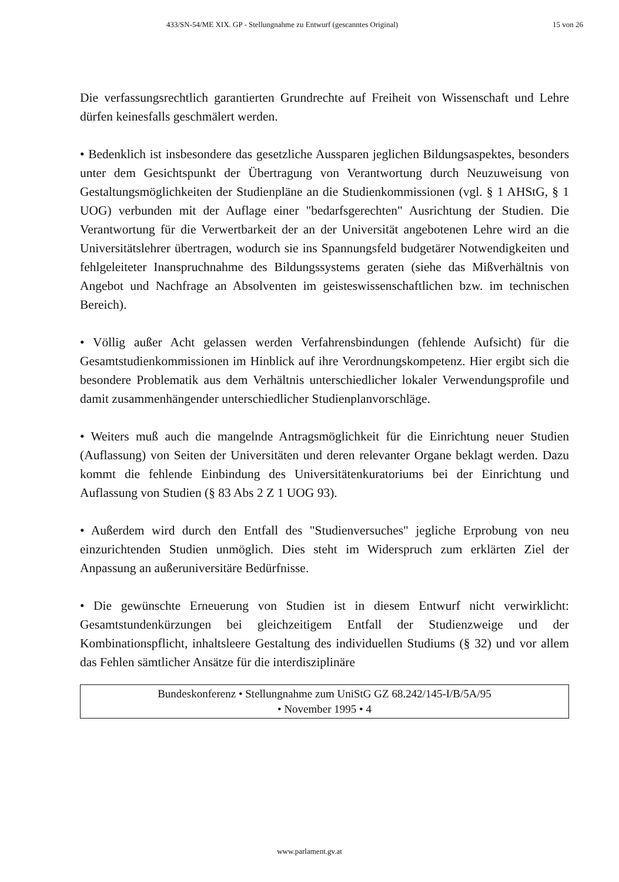433/SN-54/ME XIX. GP - Stellungnahme zu Entwurf (gescanntes Original) 15 von 26
Die verfassungsrechtlich garantierten Grundrechte auf Freiheit von Wissenschaft und Lehre dürfen keinesfalls geschmälert werden.
• Bedenklich ist insbesondere das gesetzliche Aussparen jeglichen Bildungsaspektes, besonders unter dem Gesichtspunkt der Übertragung von Verantwortung durch Neuzuweisung von Gestaltungsmöglichkeiten der Studienpläne an die Studienkommissionen (vgl. § 1 AHStG, § 1 UOG) verbunden mit der Auflage einer "bedarfsgerechten" Ausrichtung der Studien. Die Verantwortung für die Verwertbarkeit der an der Universität angebotenen Lehre wird an die Universitätslehrer übertragen, wodurch sie ins Spannungsfeld budgetärer Notwendigkeiten und fehlgeleiteter Inanspruchnahme des Bildungssystems geraten (siehe das Mißverhältnis von Angebot und Nachfrage an Absolventen im geisteswissenschaftlichen bzw. im technischen Bereich).
• Völlig außer Acht gelassen werden Verfahrensbindungen (fehlende Aufsicht) für die Gesamtstudienkommissionen im Hinblick auf ihre Verordnungskompetenz. Hier ergibt sich die besondere Problematik aus dem Verhältnis unterschiedlicher lokaler Verwendungsprofile und damit zusammenhängender unterschiedlicher Studienplanvorschläge.
• Weiters muß auch die mangelnde Antragsmöglichkeit für die Einrichtung neuer Studien (Auflassung) von Seiten der Universitäten und deren relevanter Organe beklagt werden. Dazu kommt die fehlende Einbindung des Universitätenkuratoriums bei der Einrichtung und Auflassung von Studien (§ 83 Abs 2 Z 1 UOG 93).
• Außerdem wird durch den Entfall des "Studienversuches" jegliche Erprobung von neu einzurichtenden Studien unmöglich. Dies steht im Widerspruch zum erklärten Ziel der Anpassung an außeruniversitäre Bedürfnisse.
• Die gewünschte Erneuerung von Studien ist in diesem Entwurf nicht verwirklicht: Gesamtstundenkürzungen bei gleichzeitigem Entfall der Studienzweige und der Kombinationspflicht, inhaltsleere Gestaltung des individuellen Studiums (§ 32) und vor allem das Fehlen sämtlicher Ansätze für die interdisziplinäre
Bundeskonferenz • Stellungnahme zum UniStG GZ 68.242/145-I/B/5A/95
• November 1995 • 4
www.parlament.gv.at